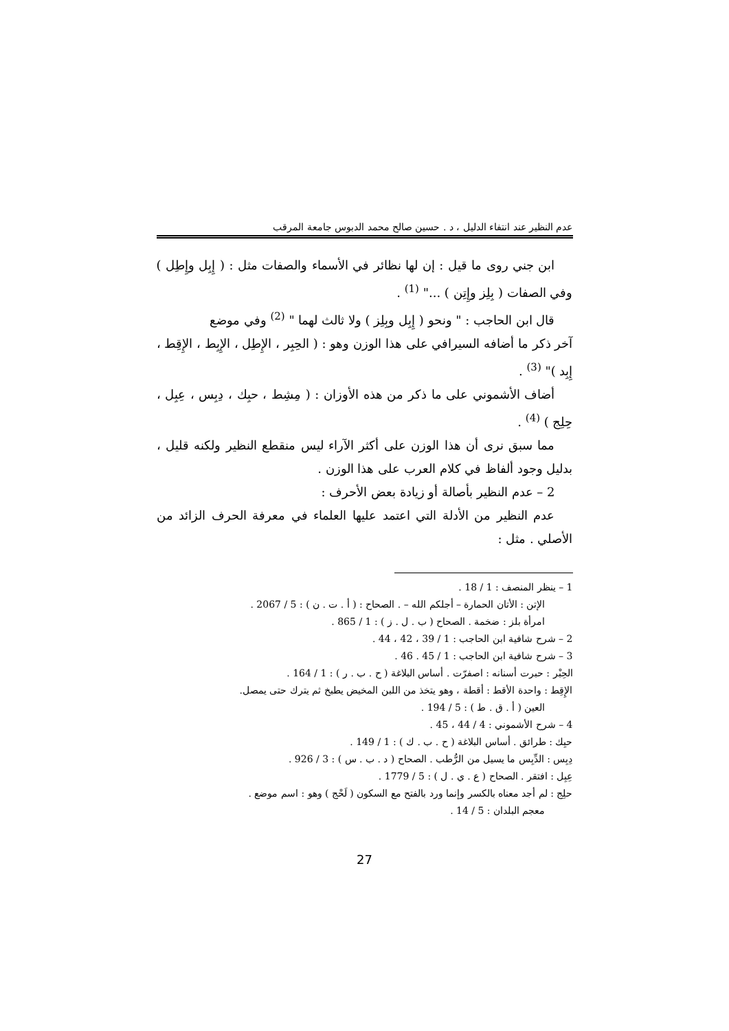عدم النظير عند انتفاء الدليل ، د . حسين صالح محمد الدبوس جامعة المرقب
ابن جني روى ما قيل : إن لها نظائر في الأسماء والصفات مثل : ( إِبِل وإِطِل ) وفي الصفات ( بِلِز وإِتِن ) ..." <sup>(1)</sup> .
قال ابن الحاجب : " ونحو ( إِبِل وبِلِز ) ولا ثالث لهما " <sup>(2)</sup> وفي موضع
آخر ذكر ما أضافه السيرافي على هذا الوزن وهو : ( الحِبِر ، الإِطِل ، الإِبِط ، الإِقِط ، إِبِد )" <sup>(3)</sup> .
أضاف الأشموني على ما ذكر من هذه الأوزان : ( مِشِط ، حبِك ، دِبِس ، عِبِل ، حِلِج ) <sup>(4)</sup> .
مما سبق نرى أن هذا الوزن على أكثر الآراء ليس منقطع النظير ولكنه قليل ، بدليل وجود ألفاظ في كلام العرب على هذا الوزن .
2 – عدم النظير بأصالة أو زيادة بعض الأحرف :
عدم النظير من الأدلة التي اعتمد عليها العلماء في معرفة الحرف الزائد من الأصلي . مثل :
1 – ينظر المنصف : 1 / 18 .
الإتن : الأتان الحمارة – أجلكم الله – . الصحاح : ( أ . ت . ن ) : 5 / 2067 .
امرأة بلز : ضخمة . الصحاح ( ب . ل . ز ) : 1 / 865 .
2 – شرح شافية ابن الحاجب : 1 / 39 ، 42 ، 44 .
3 – شرح شافية ابن الحاجب : 1 / 45 . 46 .
الحِبْر : حبرت أسنانه : اصفرّت . أساس البلاغة ( ح . ب . ر ) : 1 / 164 .
الإِقِط : واحدة الأقط : أقطة ، وهو يتخذ من اللبن المخيض يطبخ ثم يترك حتى يمصل.
العين ( أ . ق . ط ) : 5 / 194 .
4 – شرح الأشموني : 4 / 44 ، 45 .
حبِك : طرائق . أساس البلاغة ( ح . ب . ك ) : 1 / 149 .
دِبِس : الدِّبِس ما يسيل من الرُّطب . الصحاح ( د . ب . س ) : 3 / 926 .
عِبِل : افتقر . الصحاح ( ع . ي . ل ) : 5 / 1779 .
حلِج : لم أجد معناه بالكسر وإنما ورد بالفتح مع السكون ( لَحْج ) وهو : اسم موضع .
معجم البلدان : 5 / 14 .
27